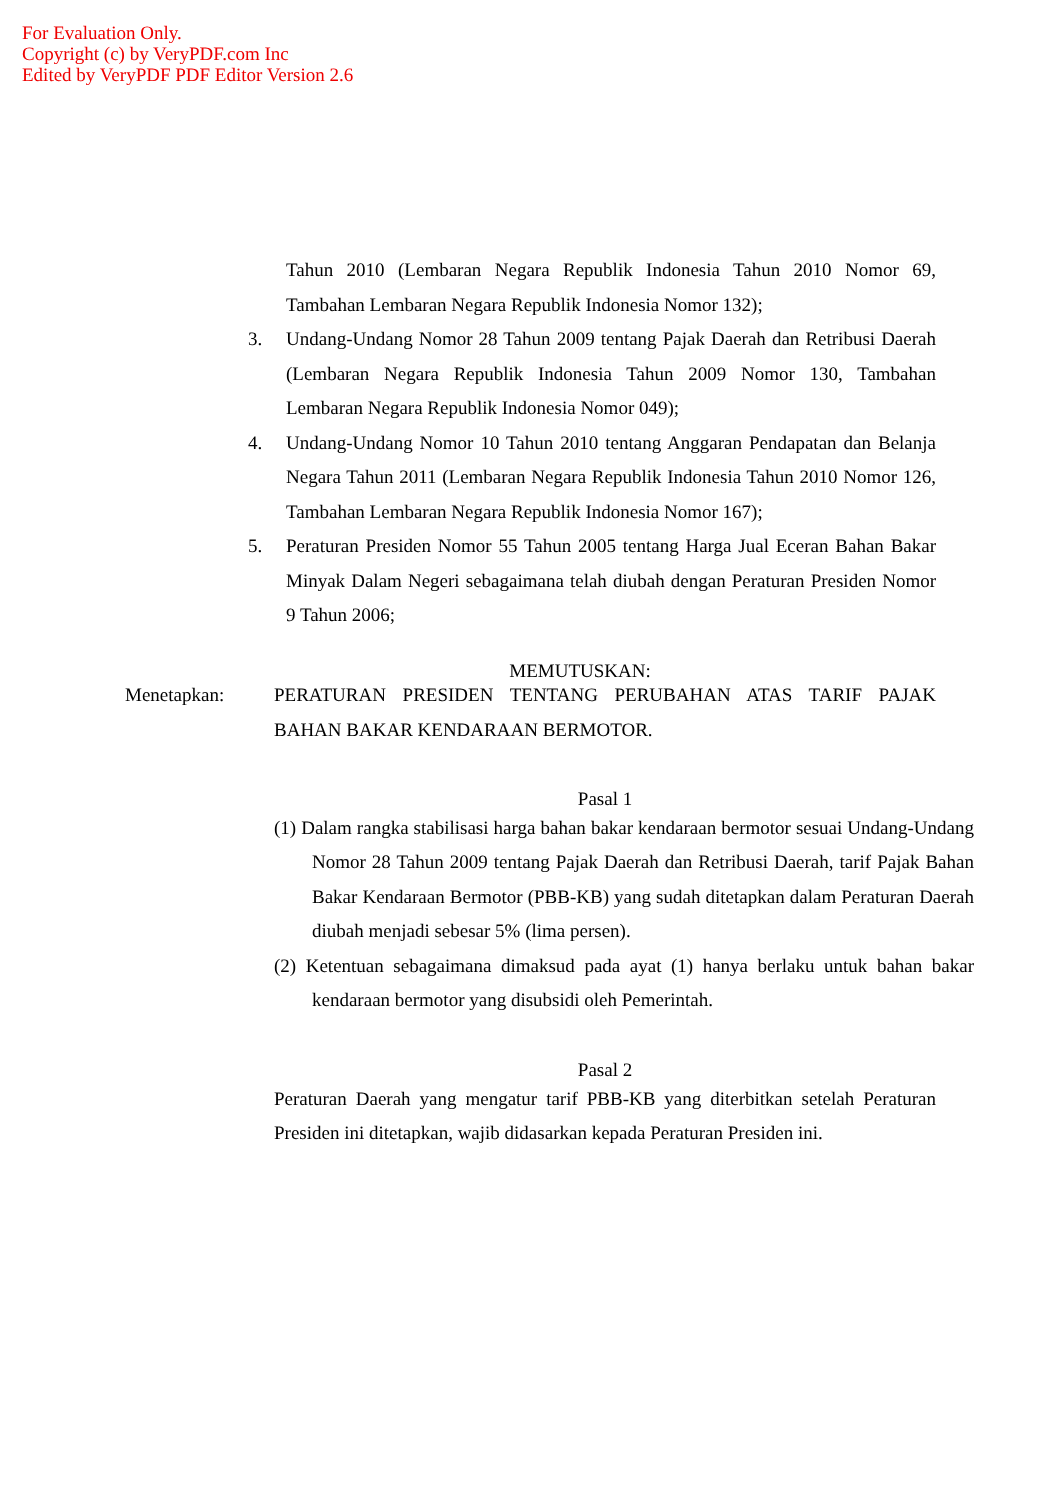For Evaluation Only.
Copyright (c) by VeryPDF.com Inc
Edited by VeryPDF PDF Editor Version 2.6
Tahun 2010 (Lembaran Negara Republik Indonesia Tahun 2010 Nomor 69, Tambahan Lembaran Negara Republik Indonesia Nomor 132);
3. Undang-Undang Nomor 28 Tahun 2009 tentang Pajak Daerah dan Retribusi Daerah (Lembaran Negara Republik Indonesia Tahun 2009 Nomor 130, Tambahan Lembaran Negara Republik Indonesia Nomor 049);
4. Undang-Undang Nomor 10 Tahun 2010 tentang Anggaran Pendapatan dan Belanja Negara Tahun 2011 (Lembaran Negara Republik Indonesia Tahun 2010 Nomor 126, Tambahan Lembaran Negara Republik Indonesia Nomor 167);
5. Peraturan Presiden Nomor 55 Tahun 2005 tentang Harga Jual Eceran Bahan Bakar Minyak Dalam Negeri sebagaimana telah diubah dengan Peraturan Presiden Nomor 9 Tahun 2006;
MEMUTUSKAN:
Menetapkan:
PERATURAN PRESIDEN TENTANG PERUBAHAN ATAS TARIF PAJAK BAHAN BAKAR KENDARAAN BERMOTOR.
Pasal 1
(1) Dalam rangka stabilisasi harga bahan bakar kendaraan bermotor sesuai Undang-Undang Nomor 28 Tahun 2009 tentang Pajak Daerah dan Retribusi Daerah, tarif Pajak Bahan Bakar Kendaraan Bermotor (PBB-KB) yang sudah ditetapkan dalam Peraturan Daerah diubah menjadi sebesar 5% (lima persen).
(2) Ketentuan sebagaimana dimaksud pada ayat (1) hanya berlaku untuk bahan bakar kendaraan bermotor yang disubsidi oleh Pemerintah.
Pasal 2
Peraturan Daerah yang mengatur tarif PBB-KB yang diterbitkan setelah Peraturan Presiden ini ditetapkan, wajib didasarkan kepada Peraturan Presiden ini.